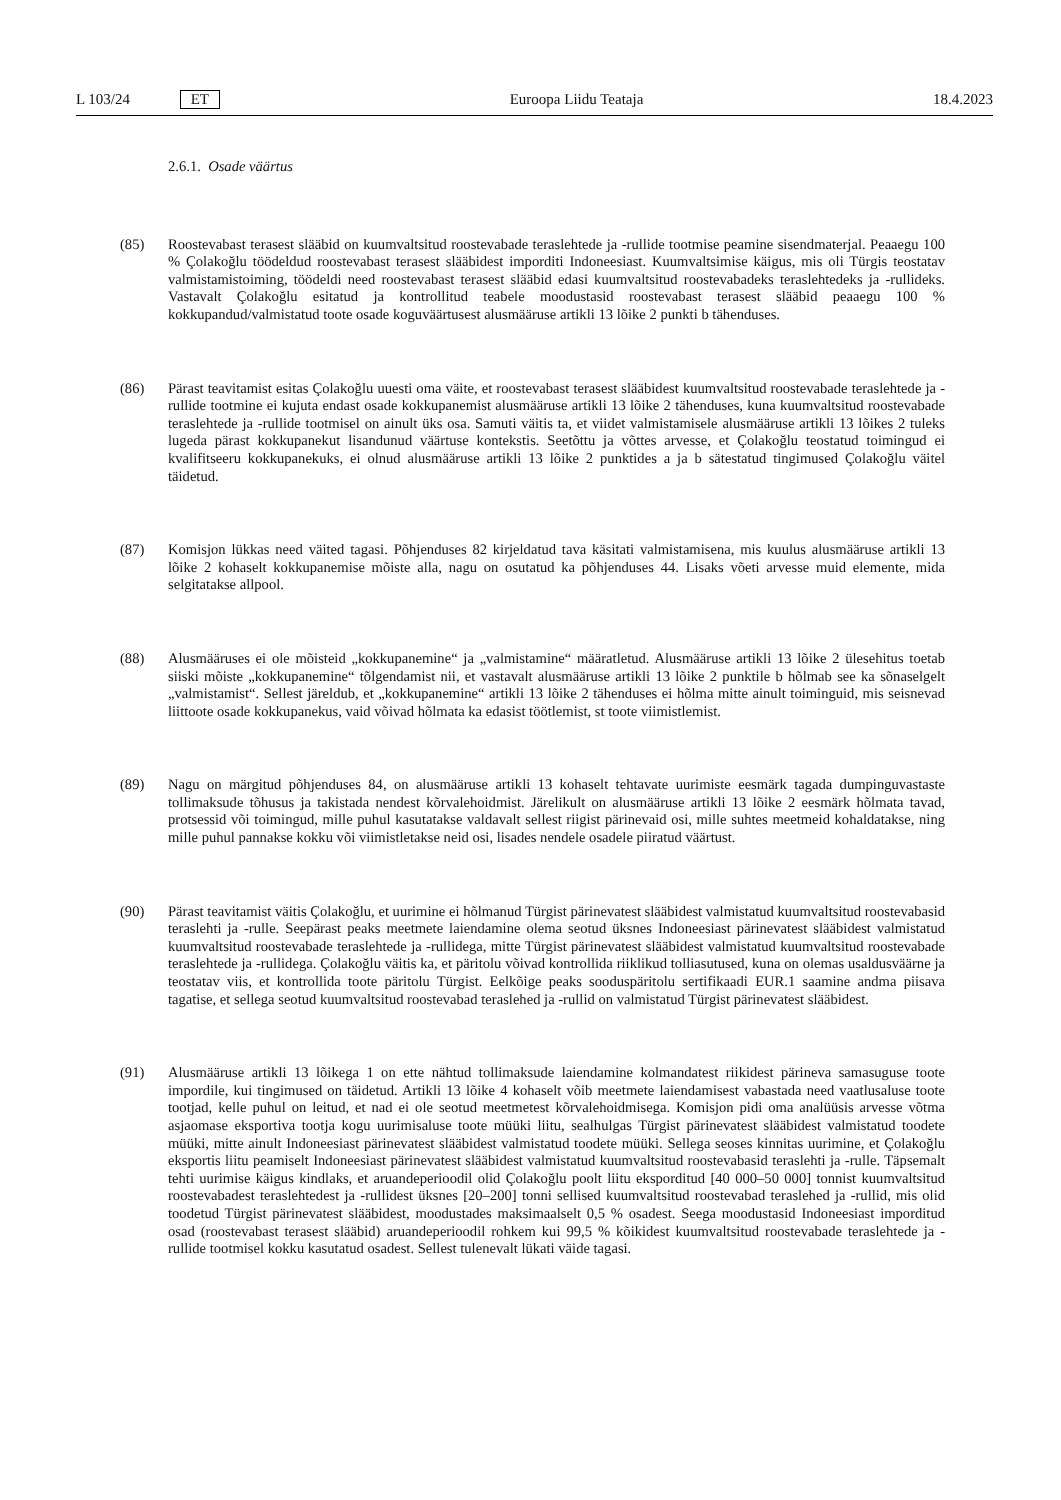L 103/24 ET Euroopa Liidu Teataja 18.4.2023
2.6.1. Osade väärtus
(85) Roostevabast terasest slääbid on kuumvaltsitud roostevabade teraslehtede ja -rullide tootmise peamine sisendmaterjal. Peaaegu 100 % Çolakoğlu töödeldud roostevabast terasest slääbidest imporditi Indoneesiast. Kuumvaltsimise käigus, mis oli Türgis teostatav valmistamistoiming, töödeldi need roostevabast terasest slääbid edasi kuumvaltsitud roostevabadeks teraslehtedeks ja -rullideks. Vastavalt Çolakoğlu esitatud ja kontrollitud teabele moodustasid roostevabast terasest slääbid peaaegu 100 % kokkupandud/valmistatud toote osade koguväärtusest alusmääruse artikli 13 lõike 2 punkti b tähenduses.
(86) Pärast teavitamist esitas Çolakoğlu uuesti oma väite, et roostevabast terasest slääbidest kuumvaltsitud roostevabade teraslehtede ja -rullide tootmine ei kujuta endast osade kokkupanemist alusmääruse artikli 13 lõike 2 tähenduses, kuna kuumvaltsitud roostevabade teraslehtede ja -rullide tootmisel on ainult üks osa. Samuti väitis ta, et viidet valmistamisele alusmääruse artikli 13 lõikes 2 tuleks lugeda pärast kokkupanekut lisandunud väärtuse kontekstis. Seetõttu ja võttes arvesse, et Çolakoğlu teostatud toimingud ei kvalifitseeru kokkupanekuks, ei olnud alusmääruse artikli 13 lõike 2 punktides a ja b sätestatud tingimused Çolakoğlu väitel täidetud.
(87) Komisjon lükkas need väited tagasi. Põhjenduses 82 kirjeldatud tava käsitati valmistamisena, mis kuulus alusmääruse artikli 13 lõike 2 kohaselt kokkupanemise mõiste alla, nagu on osutatud ka põhjenduses 44. Lisaks võeti arvesse muid elemente, mida selgitatakse allpool.
(88) Alusmääruses ei ole mõisteid „kokkupanemine“ ja „valmistamine“ määratletud. Alusmääruse artikli 13 lõike 2 ülesehitus toetab siiski mõiste „kokkupanemine“ tõlgendamist nii, et vastavalt alusmääruse artikli 13 lõike 2 punktile b hõlmab see ka sõnaselgelt „valmistamist“. Sellest järeldub, et „kokkupanemine“ artikli 13 lõike 2 tähenduses ei hõlma mitte ainult toiminguid, mis seisnevad liittoote osade kokkupanekus, vaid võivad hõlmata ka edasist töötlemist, st toote viimistlemist.
(89) Nagu on märgitud põhjenduses 84, on alusmääruse artikli 13 kohaselt tehtavate uurimiste eesmärk tagada dumpinguvastaste tollimaksude tõhusus ja takistada nendest kõrvalehoidmist. Järelikult on alusmääruse artikli 13 lõike 2 eesmärk hõlmata tavad, protsessid või toimingud, mille puhul kasutatakse valdavalt sellest riigist pärinevaid osi, mille suhtes meetmeid kohaldatakse, ning mille puhul pannakse kokku või viimistletakse neid osi, lisades nendele osadele piiratud väärtust.
(90) Pärast teavitamist väitis Çolakoğlu, et uurimine ei hõlmanud Türgist pärinevatest slääbidest valmistatud kuumvaltsitud roostevabasid teraslehti ja -rulle. Seepärast peaks meetmete laiendamine olema seotud üksnes Indoneesiast pärinevatest slääbidest valmistatud kuumvaltsitud roostevabade teraslehtede ja -rullidega, mitte Türgist pärinevatest slääbidest valmistatud kuumvaltsitud roostevabade teraslehtede ja -rullidega. Çolakoğlu väitis ka, et päritolu võivad kontrollida riiklikud tolliasutused, kuna on olemas usaldusväärne ja teostatav viis, et kontrollida toote päritolu Türgist. Eelkõige peaks sooduspäritolu sertifikaadi EUR.1 saamine andma piisava tagatise, et sellega seotud kuumvaltsitud roostevabad teraslehed ja -rullid on valmistatud Türgist pärinevatest slääbidest.
(91) Alusmääruse artikli 13 lõikega 1 on ette nähtud tollimaksude laiendamine kolmandatest riikidest pärineva samasuguse toote impordile, kui tingimused on täidetud. Artikli 13 lõike 4 kohaselt võib meetmete laiendamisest vabastada need vaatlusaluse toote tootjad, kelle puhul on leitud, et nad ei ole seotud meetmetest kõrvalehoidmisega. Komisjon pidi oma analüüsis arvesse võtma asjaomase eksportiva tootja kogu uurimisaluse toote müüki liitu, sealhulgas Türgist pärinevatest slääbidest valmistatud toodete müüki, mitte ainult Indoneesiast pärinevatest slääbidest valmistatud toodete müüki. Sellega seoses kinnitas uurimine, et Çolakoğlu eksportis liitu peamiselt Indoneesiast pärinevatest slääbidest valmistatud kuumvaltsitud roostevabasid teraslehti ja -rulle. Täpsemalt tehti uurimise käigus kindlaks, et aruandeperioodil olid Çolakoğlu poolt liitu eksporditud [40 000–50 000] tonnist kuumvaltsitud roostevabadest teraslehtedest ja -rullidest üksnes [20–200] tonni sellised kuumvaltsitud roostevabad teraslehed ja -rullid, mis olid toodetud Türgist pärinevatest slääbidest, moodustades maksimaalselt 0,5 % osadest. Seega moodustasid Indoneesiast imporditud osad (roostevabast terasest slääbid) aruandeperioodil rohkem kui 99,5 % kõikidest kuumvaltsitud roostevabade teraslehtede ja -rullide tootmisel kokku kasutatud osadest. Sellest tulenevalt lükati väide tagasi.